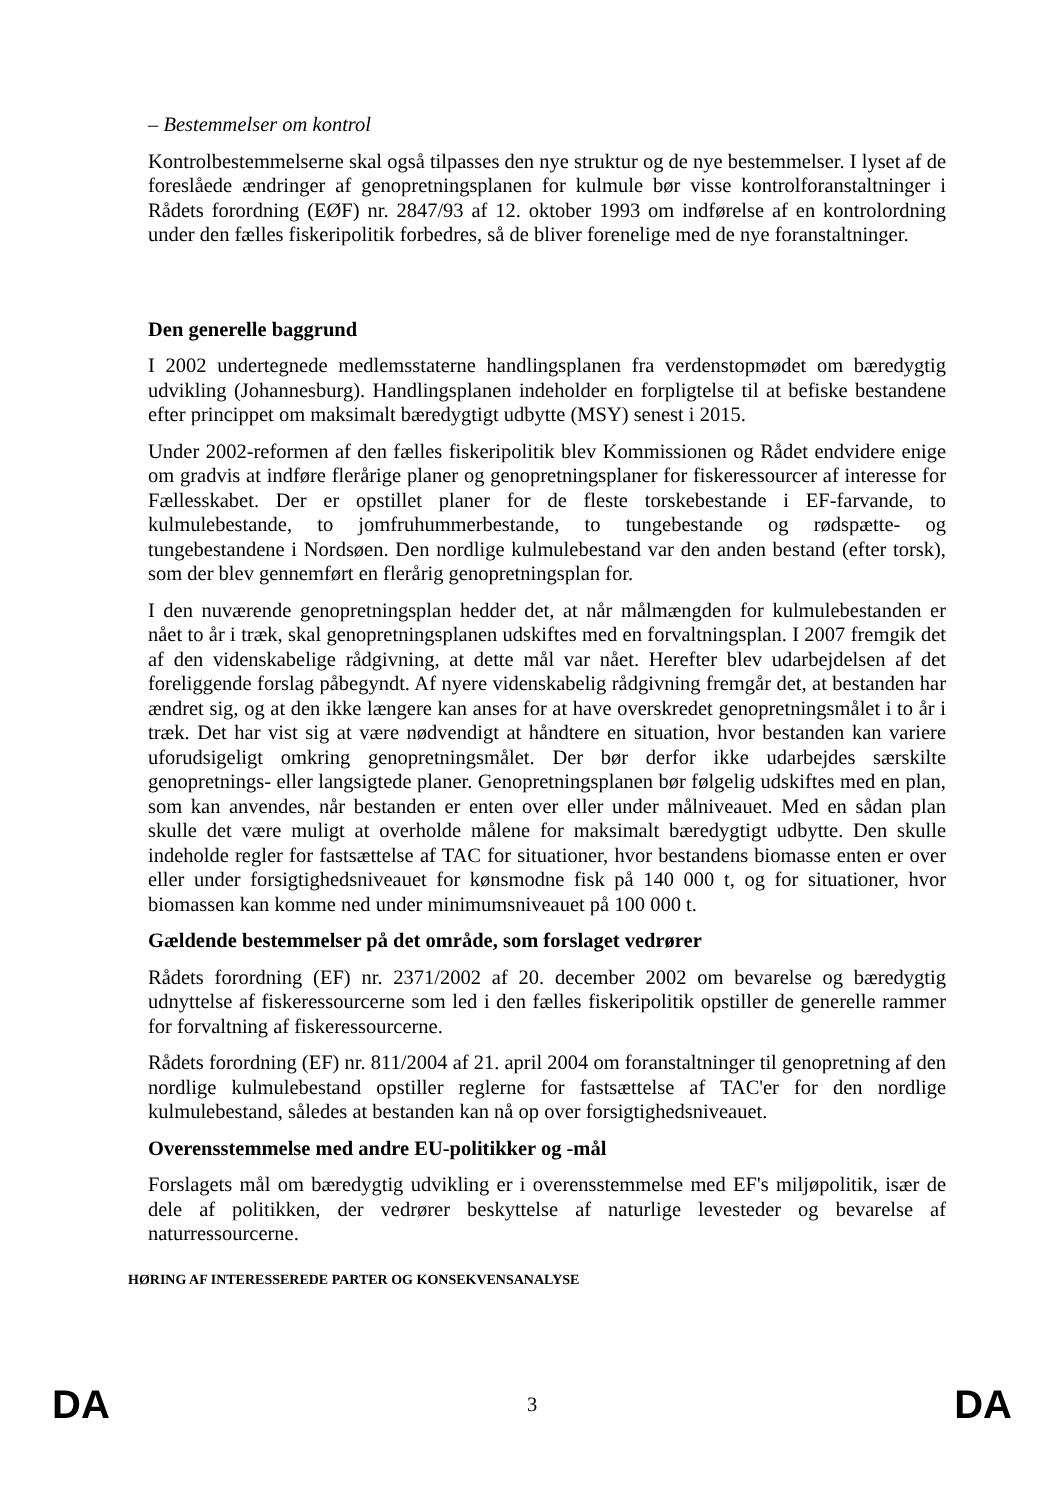– Bestemmelser om kontrol
Kontrolbestemmelserne skal også tilpasses den nye struktur og de nye bestemmelser. I lyset af de foreslåede ændringer af genopretningsplanen for kulmule bør visse kontrolforanstaltninger i Rådets forordning (EØF) nr. 2847/93 af 12. oktober 1993 om indførelse af en kontrolordning under den fælles fiskeripolitik forbedres, så de bliver forenelige med de nye foranstaltninger.
Den generelle baggrund
I 2002 undertegnede medlemsstaterne handlingsplanen fra verdenstopmødet om bæredygtig udvikling (Johannesburg). Handlingsplanen indeholder en forpligtelse til at befiske bestandene efter princippet om maksimalt bæredygtigt udbytte (MSY) senest i 2015.
Under 2002-reformen af den fælles fiskeripolitik blev Kommissionen og Rådet endvidere enige om gradvis at indføre flerårige planer og genopretningsplaner for fiskeressourcer af interesse for Fællesskabet. Der er opstillet planer for de fleste torskebestande i EF-farvande, to kulmulebestande, to jomfruhummerbestande, to tungebestande og rødspætte- og tungebestandene i Nordsøen. Den nordlige kulmulebestand var den anden bestand (efter torsk), som der blev gennemført en flerårig genopretningsplan for.
I den nuværende genopretningsplan hedder det, at når målmængden for kulmulebestanden er nået to år i træk, skal genopretningsplanen udskiftes med en forvaltningsplan. I 2007 fremgik det af den videnskabelige rådgivning, at dette mål var nået. Herefter blev udarbejdelsen af det foreliggende forslag påbegyndt. Af nyere videnskabelig rådgivning fremgår det, at bestanden har ændret sig, og at den ikke længere kan anses for at have overskredet genopretningsmålet i to år i træk. Det har vist sig at være nødvendigt at håndtere en situation, hvor bestanden kan variere uforudsigeligt omkring genopretningsmålet. Der bør derfor ikke udarbejdes særskilte genopretnings- eller langsigtede planer. Genopretningsplanen bør følgelig udskiftes med en plan, som kan anvendes, når bestanden er enten over eller under målniveauet. Med en sådan plan skulle det være muligt at overholde målene for maksimalt bæredygtigt udbytte. Den skulle indeholde regler for fastsættelse af TAC for situationer, hvor bestandens biomasse enten er over eller under forsigtighedsniveauet for kønsmodne fisk på 140 000 t, og for situationer, hvor biomassen kan komme ned under minimumsniveauet på 100 000 t.
Gældende bestemmelser på det område, som forslaget vedrører
Rådets forordning (EF) nr. 2371/2002 af 20. december 2002 om bevarelse og bæredygtig udnyttelse af fiskeressourcerne som led i den fælles fiskeripolitik opstiller de generelle rammer for forvaltning af fiskeressourcerne.
Rådets forordning (EF) nr. 811/2004 af 21. april 2004 om foranstaltninger til genopretning af den nordlige kulmulebestand opstiller reglerne for fastsættelse af TAC'er for den nordlige kulmulebestand, således at bestanden kan nå op over forsigtighedsniveauet.
Overensstemmelse med andre EU-politikker og -mål
Forslagets mål om bæredygtig udvikling er i overensstemmelse med EF's miljøpolitik, især de dele af politikken, der vedrører beskyttelse af naturlige levesteder og bevarelse af naturressourcerne.
HØRING AF INTERESSEREDE PARTER OG KONSEKVENSANALYSE
DA 3 DA